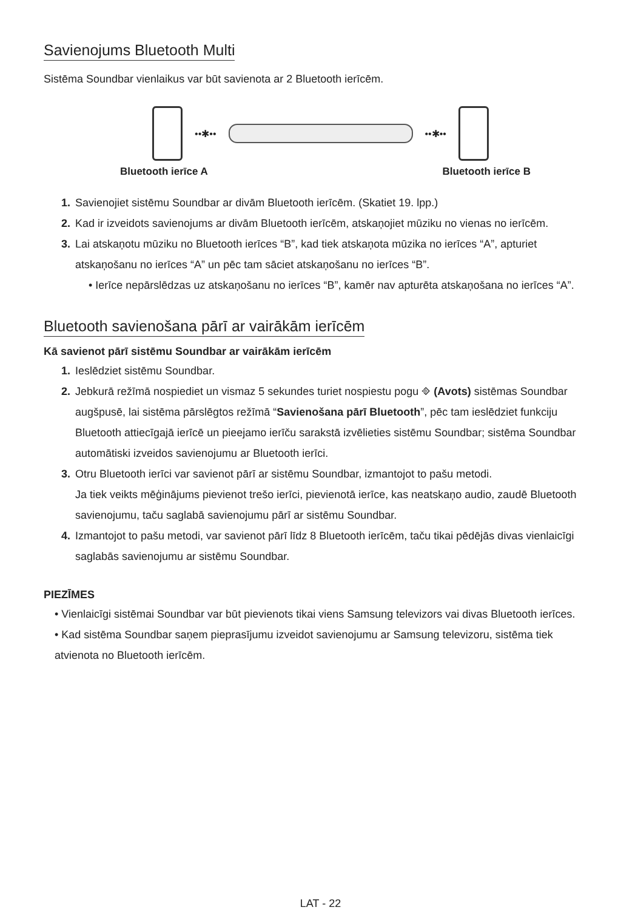Savienojums Bluetooth Multi
Sistēma Soundbar vienlaikus var būt savienota ar 2 Bluetooth ierīcēm.
••✱•• ••✱••
Bluetooth ierīce A Bluetooth ierīce B
1. Savienojiet sistēmu Soundbar ar divām Bluetooth ierīcēm. (Skatiet 19. lpp.)
2. Kad ir izveidots savienojums ar divām Bluetooth ierīcēm, atskaņojiet mūziku no vienas no ierīcēm.
3. Lai atskaņotu mūziku no Bluetooth ierīces “B”, kad tiek atskaņota mūzika no ierīces “A”, apturiet atskaņošanu no ierīces “A” un pēc tam sāciet atskaņošanu no ierīces “B”.
• Ierīce nepārslēdzas uz atskaņošanu no ierīces “B”, kamēr nav apturēta atskaņošana no ierīces “A”.
Bluetooth savienošana pārī ar vairākām ierīcēm
Kā savienot pārī sistēmu Soundbar ar vairākām ierīcēm
1. Ieslēdziet sistēmu Soundbar.
2. Jebkurā režīmā nospiediet un vismaz 5 sekundes turiet nospiestu pogu ⎆ (Avots) sistēmas Soundbar augšpusē, lai sistēma pārslēgtos režīmā “Savienošana pārī Bluetooth”, pēc tam ieslēdziet funkciju Bluetooth attiecīgajā ierīcē un pieejamo ierīču sarakstā izvēlieties sistēmu Soundbar; sistēma Soundbar automātiski izveidos savienojumu ar Bluetooth ierīci.
3. Otru Bluetooth ierīci var savienot pārī ar sistēmu Soundbar, izmantojot to pašu metodi.
Ja tiek veikts mēģinājums pievienot trešo ierīci, pievienotā ierīce, kas neatskaņo audio, zaudē Bluetooth savienojumu, taču saglabā savienojumu pārī ar sistēmu Soundbar.
4. Izmantojot to pašu metodi, var savienot pārī līdz 8 Bluetooth ierīcēm, taču tikai pēdējās divas vienlaicīgi saglabās savienojumu ar sistēmu Soundbar.
PIEZĪMES
• Vienlaicīgi sistēmai Soundbar var būt pievienots tikai viens Samsung televizors vai divas Bluetooth ierīces.
• Kad sistēma Soundbar saņem pieprasījumu izveidot savienojumu ar Samsung televizoru, sistēma tiek atvienota no Bluetooth ierīcēm.
LAT - 22